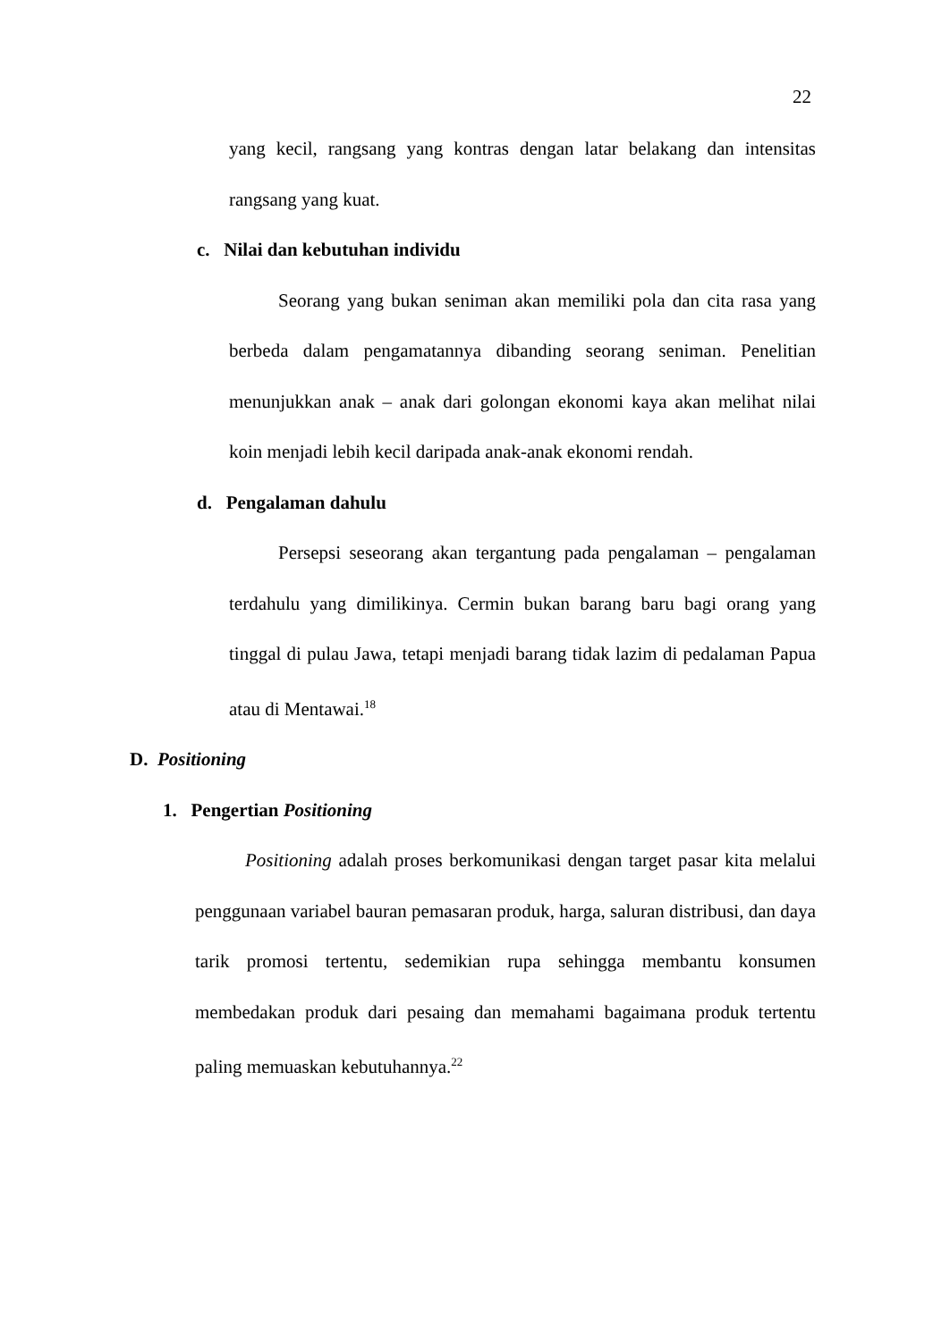22
yang kecil, rangsang yang kontras dengan latar belakang dan intensitas rangsang yang kuat.
c. Nilai dan kebutuhan individu
Seorang yang bukan seniman akan memiliki pola dan cita rasa yang berbeda dalam pengamatannya dibanding seorang seniman. Penelitian menunjukkan anak – anak dari golongan ekonomi kaya akan melihat nilai koin menjadi lebih kecil daripada anak-anak ekonomi rendah.
d. Pengalaman dahulu
Persepsi seseorang akan tergantung pada pengalaman – pengalaman terdahulu yang dimilikinya. Cermin bukan barang baru bagi orang yang tinggal di pulau Jawa, tetapi menjadi barang tidak lazim di pedalaman Papua atau di Mentawai.<sup>18</sup>
D. Positioning
1. Pengertian Positioning
Positioning adalah proses berkomunikasi dengan target pasar kita melalui penggunaan variabel bauran pemasaran produk, harga, saluran distribusi, dan daya tarik promosi tertentu, sedemikian rupa sehingga membantu konsumen membedakan produk dari pesaing dan memahami bagaimana produk tertentu paling memuaskan kebutuhannya.<sup>22</sup>